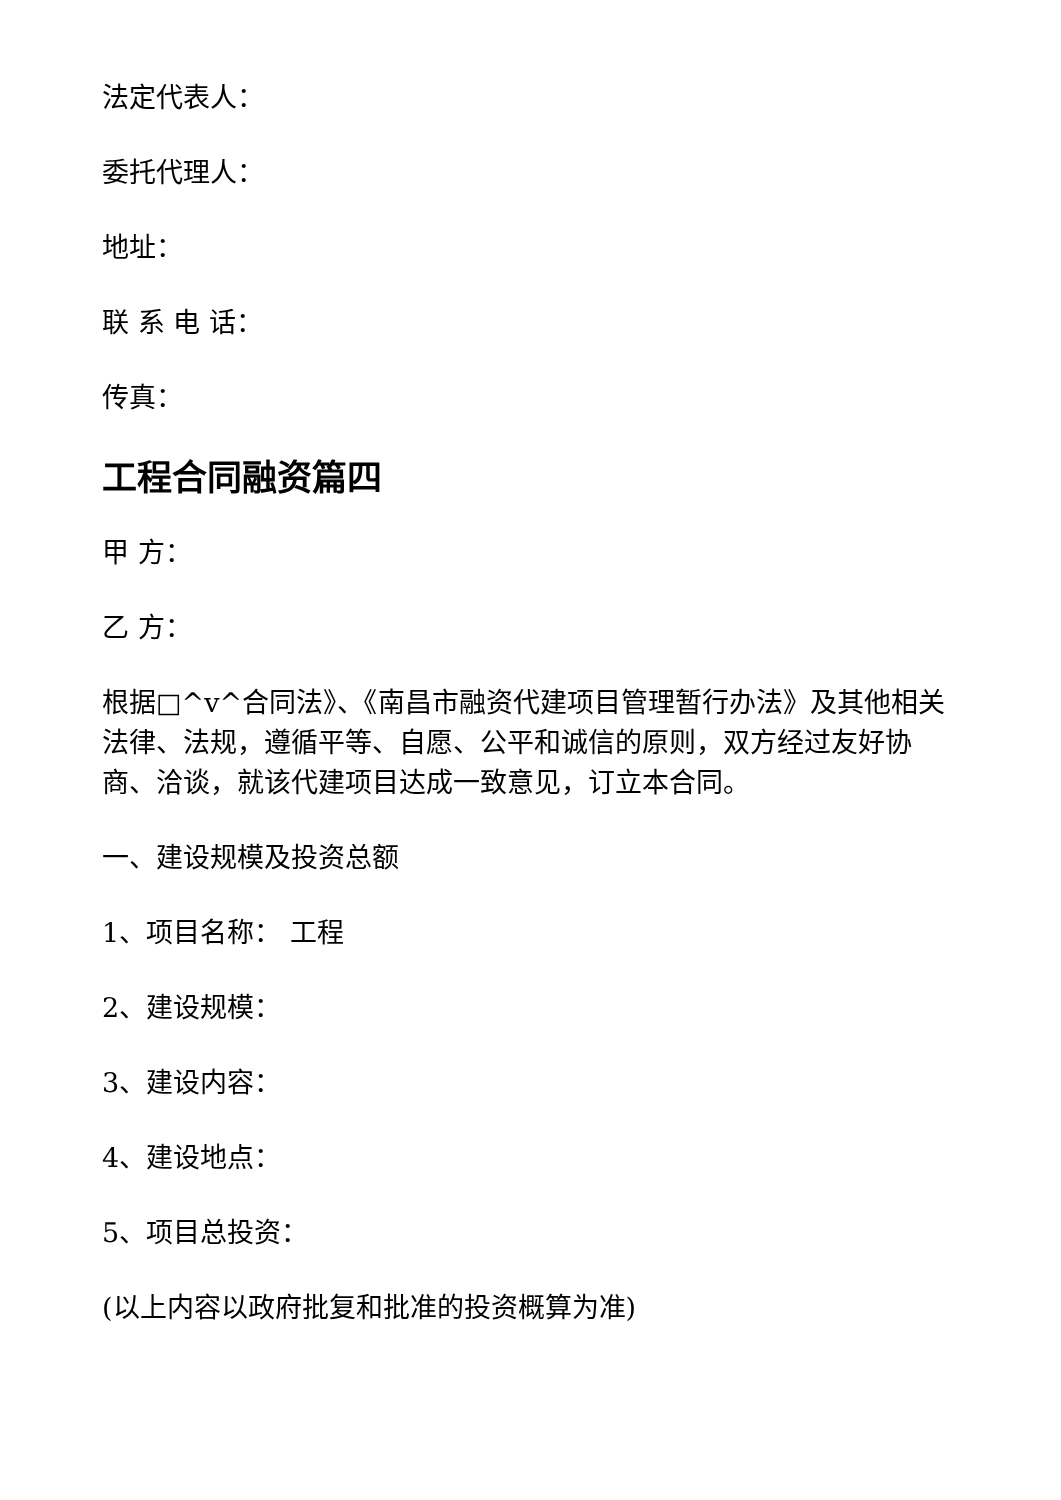法定代表人：
委托代理人：
地址：
联 系 电 话：
传真：
工程合同融资篇四
甲 方：
乙 方：
根据□^v^合同法》、《南昌市融资代建项目管理暂行办法》及其他相关法律、法规，遵循平等、自愿、公平和诚信的原则，双方经过友好协商、洽谈，就该代建项目达成一致意见，订立本合同。
一、建设规模及投资总额
1、项目名称： 工程
2、建设规模：
3、建设内容：
4、建设地点：
5、项目总投资：
(以上内容以政府批复和批准的投资概算为准)